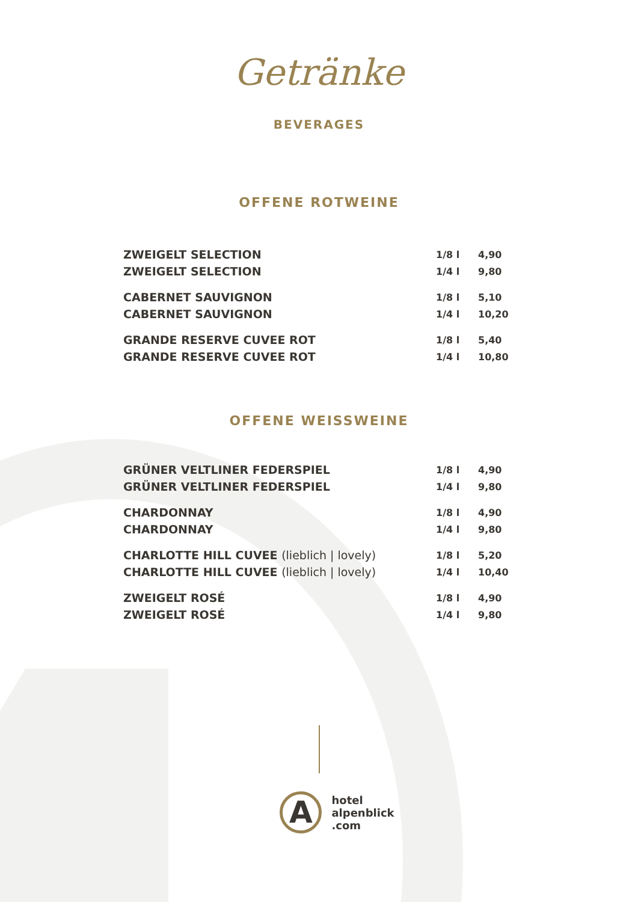Getränke
BEVERAGES
OFFENE ROTWEINE
| ZWEIGELT SELECTION | 1/8 l | 4,90 |
| ZWEIGELT SELECTION | 1/4 l | 9,80 |
| CABERNET SAUVIGNON | 1/8 l | 5,10 |
| CABERNET SAUVIGNON | 1/4 l | 10,20 |
| GRANDE RESERVE CUVEE ROT | 1/8 l | 5,40 |
| GRANDE RESERVE CUVEE ROT | 1/4 l | 10,80 |
OFFENE WEISSWEINE
| GRÜNER VELTLINER FEDERSPIEL | 1/8 l | 4,90 |
| GRÜNER VELTLINER FEDERSPIEL | 1/4 l | 9,80 |
| CHARDONNAY | 1/8 l | 4,90 |
| CHARDONNAY | 1/4 l | 9,80 |
| CHARLOTTE HILL CUVEE (lieblich / lovely) | 1/8 l | 5,20 |
| CHARLOTTE HILL CUVEE (lieblich / lovely) | 1/4 l | 10,40 |
| ZWEIGELT ROSÉ | 1/8 l | 4,90 |
| ZWEIGELT ROSÉ | 1/4 l | 9,80 |
A
hotel
alpenblick
.com